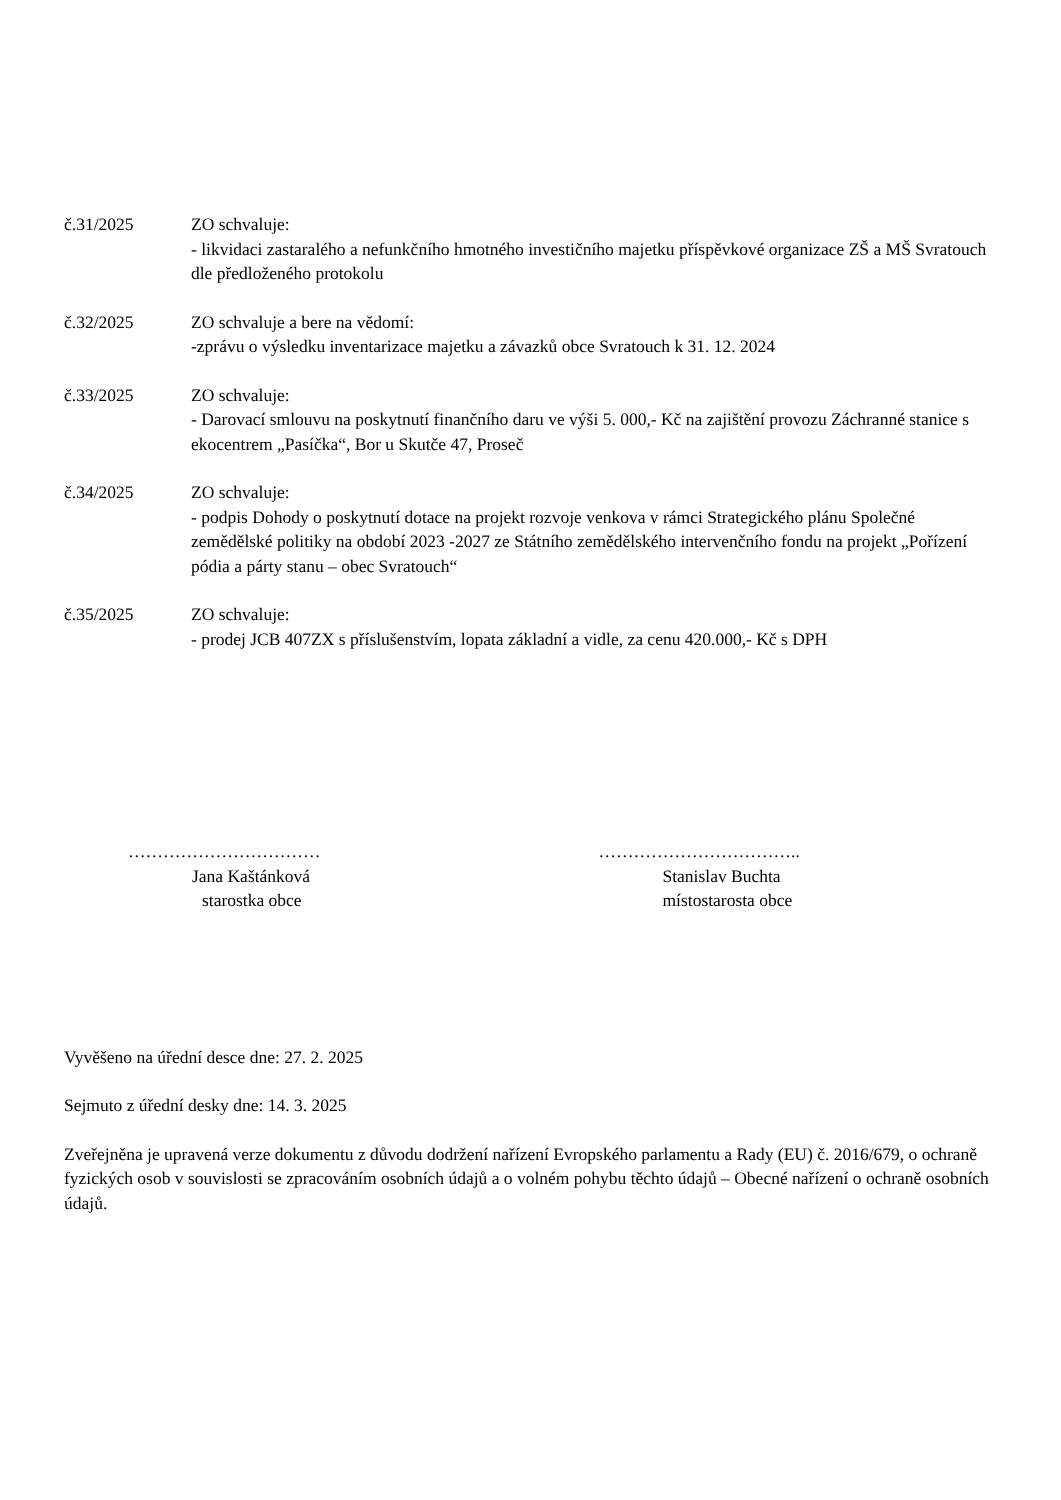č.31/2025 ZO schvaluje:
- likvidaci zastaralého a nefunkčního hmotného investičního majetku příspěvkové organizace ZŠ a MŠ Svratouch dle předloženého protokolu
č.32/2025 ZO schvaluje a bere na vědomí:
-zprávu o výsledku inventarizace majetku a závazků obce Svratouch k 31. 12. 2024
č.33/2025 ZO schvaluje:
- Darovací smlouvu na poskytnutí finančního daru ve výši 5. 000,- Kč na zajištění provozu Záchranné stanice s ekocentrem „Pasíčka“, Bor u Skutče 47, Proseč
č.34/2025 ZO schvaluje:
- podpis Dohody o poskytnutí dotace na projekt rozvoje venkova v rámci Strategického plánu Společné zemědělské politiky na období 2023 -2027 ze Státního zemědělského intervenčního fondu na projekt „Pořízení pódia a párty stanu – obec Svratouch“
č.35/2025 ZO schvaluje:
- prodej JCB 407ZX s příslušenstvím, lopata základní a vidle, za cenu 420.000,- Kč s DPH
……………………………
Jana Kaštánková
starostka obce
……………………………..
Stanislav Buchta
místostarosta obce
Vyvěšeno na úřední desce dne: 27. 2. 2025
Sejmuto z úřední desky dne: 14. 3. 2025
Zveřejněna je upravená verze dokumentu z důvodu dodržení nařízení Evropského parlamentu a Rady (EU) č. 2016/679, o ochraně fyzických osob v souvislosti se zpracováním osobních údajů a o volném pohybu těchto údajů – Obecné nařízení o ochraně osobních údajů.